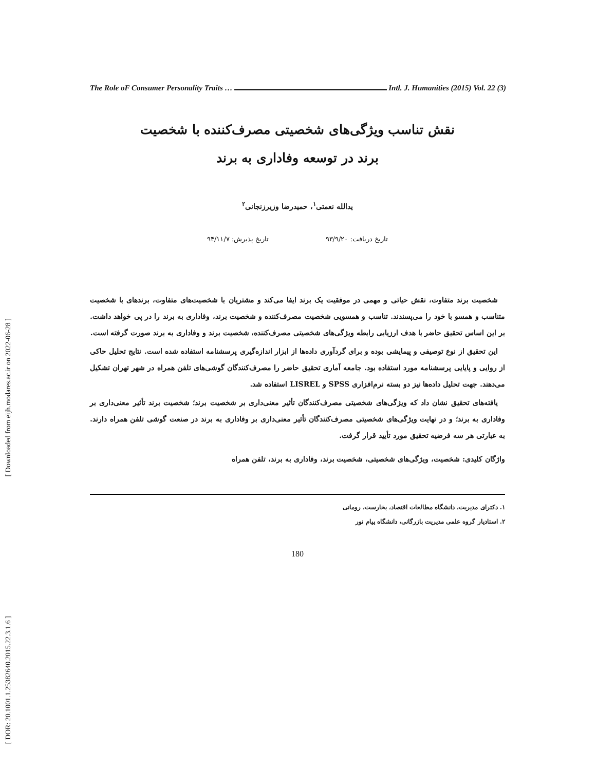[ Downloaded from eijh.modares.ac.ir on 2022-06-28 ]
[ DOR: 20.1001.1.25382640.2015.22.3.1.6 ]
The Role oF Consumer Personality Traits … Intl. J. Humanities (2015) Vol. 22 (3)
نقش تناسب ویژگی‌های شخصیتی مصرف‌کننده با شخصیت
برند در توسعه وفاداری به برند
یدالله نعمتی<sup>۱</sup>، حمیدرضا وزیرزنجانی<sup>۲</sup>
تاریخ دریافت: ۹۳/۹/۲۰ تاریخ پذیرش: ۹۴/۱۱/۷
شخصیت برند متفاوت، نقش حیاتی و مهمی در موفقیت یک برند ایفا می‌کند و مشتریان با شخصیت‌های متفاوت، برندهای با شخصیت متناسب و همسو با خود را می‌پسندند. تناسب و همسویی شخصیت مصرف‌کننده و شخصیت برند، وفاداری به برند را در پی خواهد داشت. بر این اساس تحقیق حاضر با هدف ارزیابی رابطه ویژگی‌های شخصیتی مصرف‌کننده، شخصیت برند و وفاداری به برند صورت گرفته است.
این تحقیق از نوع توصیفی و پیمایشی بوده و برای گردآوری داده‌ها از ابزار اندازه‌گیری پرسشنامه استفاده شده است. نتایج تحلیل حاکی از روایی و پایایی پرسشنامه مورد استفاده بود. جامعه آماری تحقیق حاضر را مصرف‌کنندگان گوشی‌های تلفن همراه در شهر تهران تشکیل می‌دهند. جهت تحلیل داده‌ها نیز دو بسته نرم‌افزاری SPSS و LISREL استفاده شد.
یافته‌های تحقیق نشان داد که ویژگی‌های شخصیتی مصرف‌کنندگان تأثیر معنی‌داری بر شخصیت برند؛ شخصیت برند تأثیر معنی‌داری بر وفاداری به برند؛ و در نهایت ویژگی‌های شخصیتی مصرف‌کنندگان تأثیر معنی‌داری بر وفاداری به برند در صنعت گوشی تلفن همراه دارند. به عبارتی هر سه فرضیه تحقیق مورد تأیید قرار گرفت.
واژگان کلیدی: شخصیت، ویژگی‌های شخصیتی، شخصیت برند، وفاداری به برند، تلفن همراه
۱. دکترای مدیریت، دانشگاه مطالعات اقتصاد، بخارست، رومانی
۲. استادیار گروه علمی مدیریت بازرگانی، دانشگاه پیام نور
180